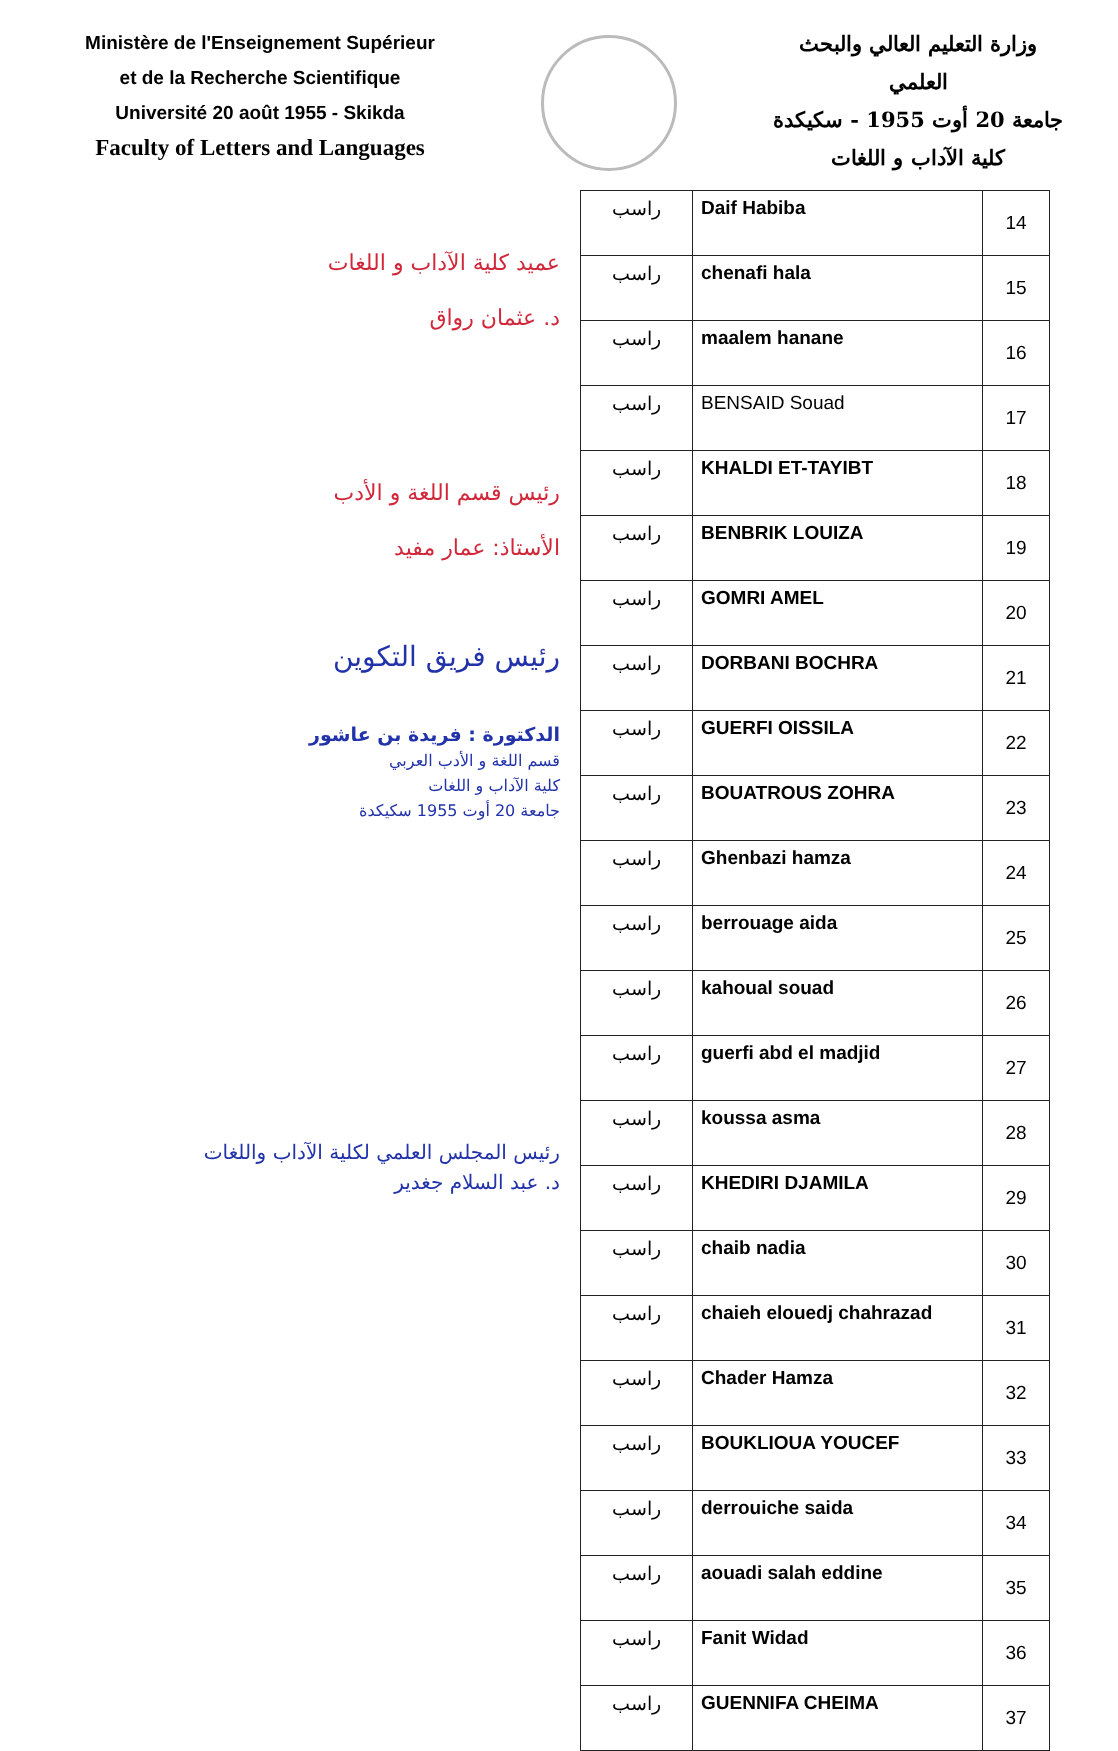Ministère de l'Enseignement Supérieur
et de la Recherche Scientifique
Université 20 août 1955 - Skikda
Faculty of Letters and Languages
وزارة التعليم العالي والبحث
العلمي
جامعة 20 أوت 1955 - سكيكدة
كلية الآداب و اللغات
عميد كلية الآداب و اللغات
د. عثمان رواق
رئيس قسم اللغة و الأدب
الأستاذ: عمار مفيد
رئيس فريق التكوين
الدكتورة : فريدة بن عاشور
قسم اللغة و الأدب العربي
كلية الآداب و اللغات
جامعة 20 أوت 1955 سكيكدة
رئيس المجلس العلمي لكلية الآداب واللغات
د. عبد السلام جغدير
| راسب | Daif Habiba | 14 |
| راسب | chenafi hala | 15 |
| راسب | maalem hanane | 16 |
| راسب | BENSAID Souad | 17 |
| راسب | KHALDI ET-TAYIBT | 18 |
| راسب | BENBRIK LOUIZA | 19 |
| راسب | GOMRI AMEL | 20 |
| راسب | DORBANI BOCHRA | 21 |
| راسب | GUERFI OISSILA | 22 |
| راسب | BOUATROUS ZOHRA | 23 |
| راسب | Ghenbazi hamza | 24 |
| راسب | berrouage aida | 25 |
| راسب | kahoual souad | 26 |
| راسب | guerfi abd el madjid | 27 |
| راسب | koussa asma | 28 |
| راسب | KHEDIRI DJAMILA | 29 |
| راسب | chaib nadia | 30 |
| راسب | chaieh elouedj chahrazad | 31 |
| راسب | Chader Hamza | 32 |
| راسب | BOUKLIOUA YOUCEF | 33 |
| راسب | derrouiche saida | 34 |
| راسب | aouadi salah eddine | 35 |
| راسب | Fanit Widad | 36 |
| راسب | GUENNIFA CHEIMA | 37 |